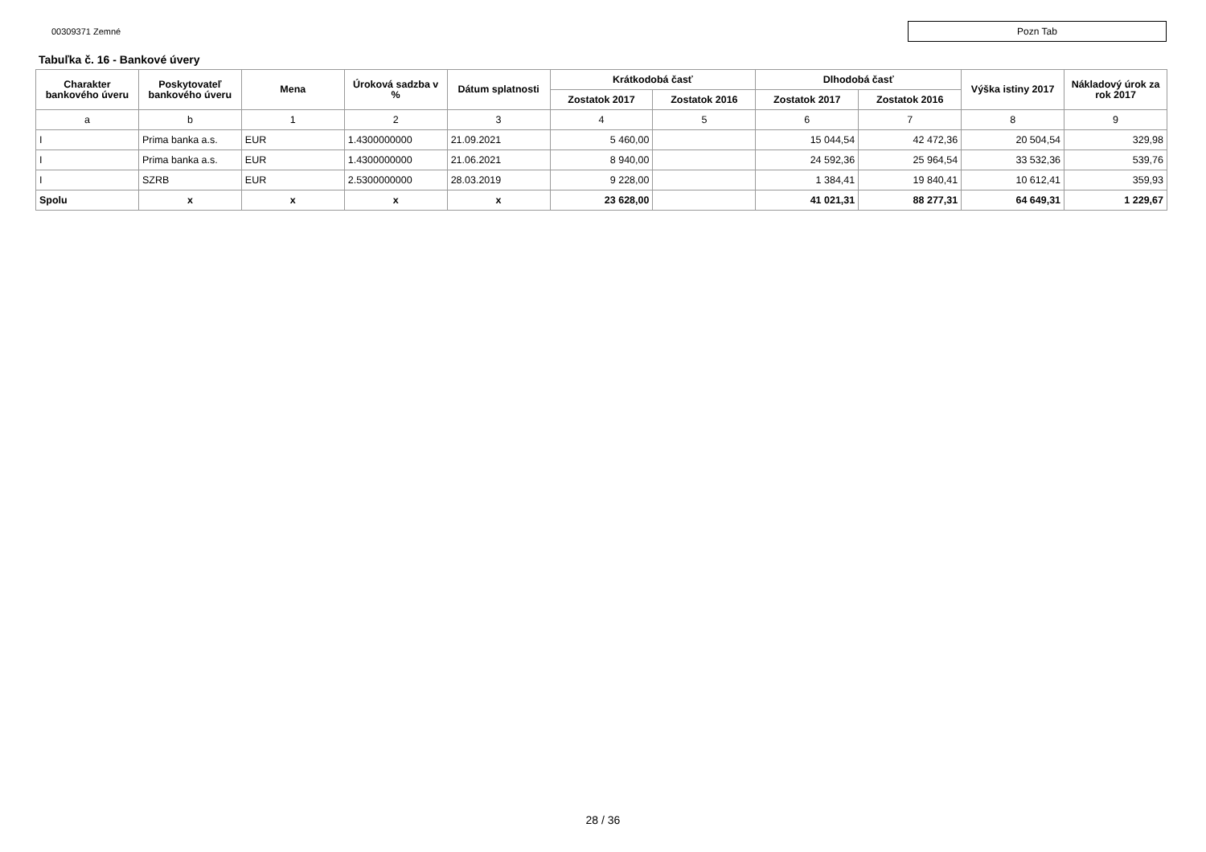00309371 Zemné
Pozn Tab
Tabuľka č. 16 - Bankové úvery
| Charakter bankového úveru | Poskytovateľ bankového úveru | Mena | Úroková sadzba v % | Dátum splatnosti | Krátkodobá časť | | Dlhodobá časť | | Výška istiny 2017 | Nákladový úrok za rok 2017 |
| --- | --- | --- | --- | --- | --- | --- | --- | --- | --- | --- |
| | | | | | Zostatok 2017 | Zostatok 2016 | Zostatok 2017 | Zostatok 2016 | | |
| a | b | 1 | 2 | 3 | 4 | 5 | 6 | 7 | 8 | 9 |
| I | Prima banka a.s. | EUR | 1.4300000000 | 21.09.2021 | 5 460,00 | | 15 044,54 | 42 472,36 | 20 504,54 | 329,98 |
| I | Prima banka a.s. | EUR | 1.4300000000 | 21.06.2021 | 8 940,00 | | 24 592,36 | 25 964,54 | 33 532,36 | 539,76 |
| I | SZRB | EUR | 2.5300000000 | 28.03.2019 | 9 228,00 | | 1 384,41 | 19 840,41 | 10 612,41 | 359,93 |
| Spolu | x | x | x | x | 23 628,00 | | 41 021,31 | 88 277,31 | 64 649,31 | 1 229,67 |
28 / 36